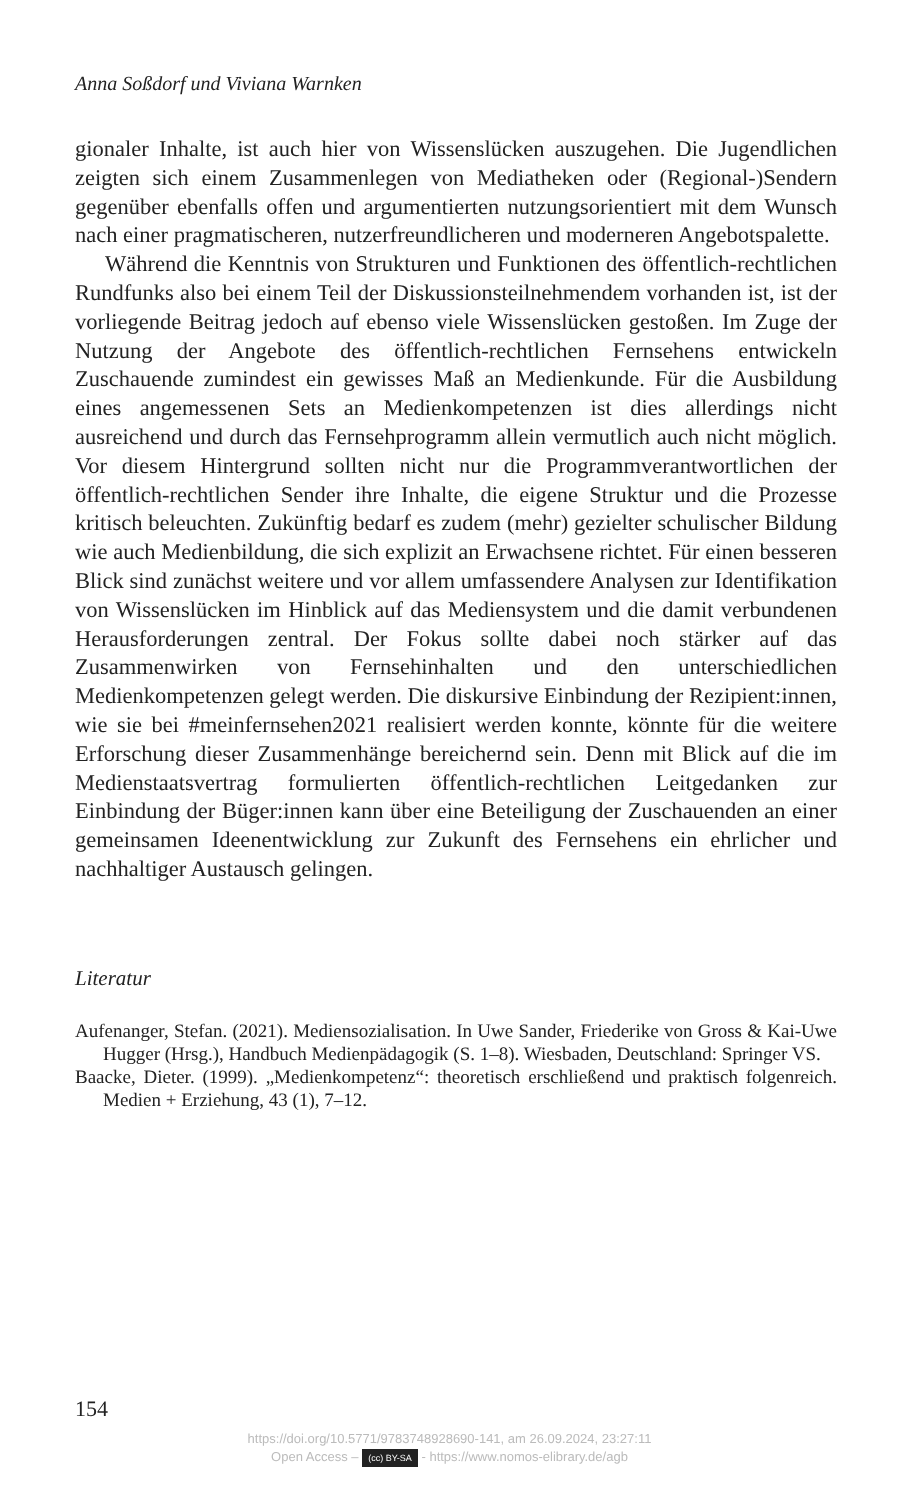Anna Soßdorf und Viviana Warnken
gionaler Inhalte, ist auch hier von Wissenslücken auszugehen. Die Jugendlichen zeigten sich einem Zusammenlegen von Mediatheken oder (Regional-)Sendern gegenüber ebenfalls offen und argumentierten nutzungsorientiert mit dem Wunsch nach einer pragmatischeren, nutzerfreundlicheren und moderneren Angebotspalette.
Während die Kenntnis von Strukturen und Funktionen des öffentlich-rechtlichen Rundfunks also bei einem Teil der Diskussionsteilnehmendem vorhanden ist, ist der vorliegende Beitrag jedoch auf ebenso viele Wissenslücken gestoßen. Im Zuge der Nutzung der Angebote des öffentlich-rechtlichen Fernsehens entwickeln Zuschauende zumindest ein gewisses Maß an Medienkunde. Für die Ausbildung eines angemessenen Sets an Medienkompetenzen ist dies allerdings nicht ausreichend und durch das Fernsehprogramm allein vermutlich auch nicht möglich. Vor diesem Hintergrund sollten nicht nur die Programmverantwortlichen der öffentlich-rechtlichen Sender ihre Inhalte, die eigene Struktur und die Prozesse kritisch beleuchten. Zukünftig bedarf es zudem (mehr) gezielter schulischer Bildung wie auch Medienbildung, die sich explizit an Erwachsene richtet. Für einen besseren Blick sind zunächst weitere und vor allem umfassendere Analysen zur Identifikation von Wissenslücken im Hinblick auf das Mediensystem und die damit verbundenen Herausforderungen zentral. Der Fokus sollte dabei noch stärker auf das Zusammenwirken von Fernsehinhalten und den unterschiedlichen Medienkompetenzen gelegt werden. Die diskursive Einbindung der Rezipient:innen, wie sie bei #meinfernsehen2021 realisiert werden konnte, könnte für die weitere Erforschung dieser Zusammenhänge bereichernd sein. Denn mit Blick auf die im Medienstaatsvertrag formulierten öffentlich-rechtlichen Leitgedanken zur Einbindung der Büger:innen kann über eine Beteiligung der Zuschauenden an einer gemeinsamen Ideenentwicklung zur Zukunft des Fernsehens ein ehrlicher und nachhaltiger Austausch gelingen.
Literatur
Aufenanger, Stefan. (2021). Mediensozialisation. In Uwe Sander, Friederike von Gross & Kai-Uwe Hugger (Hrsg.), Handbuch Medienpädagogik (S. 1–8). Wiesbaden, Deutschland: Springer VS.
Baacke, Dieter. (1999). „Medienkompetenz“: theoretisch erschließend und praktisch folgenreich. Medien + Erziehung, 43 (1), 7–12.
154
https://doi.org/10.5771/9783748928690-141, am 26.09.2024, 23:27:11
Open Access – (cc) BY-SA - https://www.nomos-elibrary.de/agb